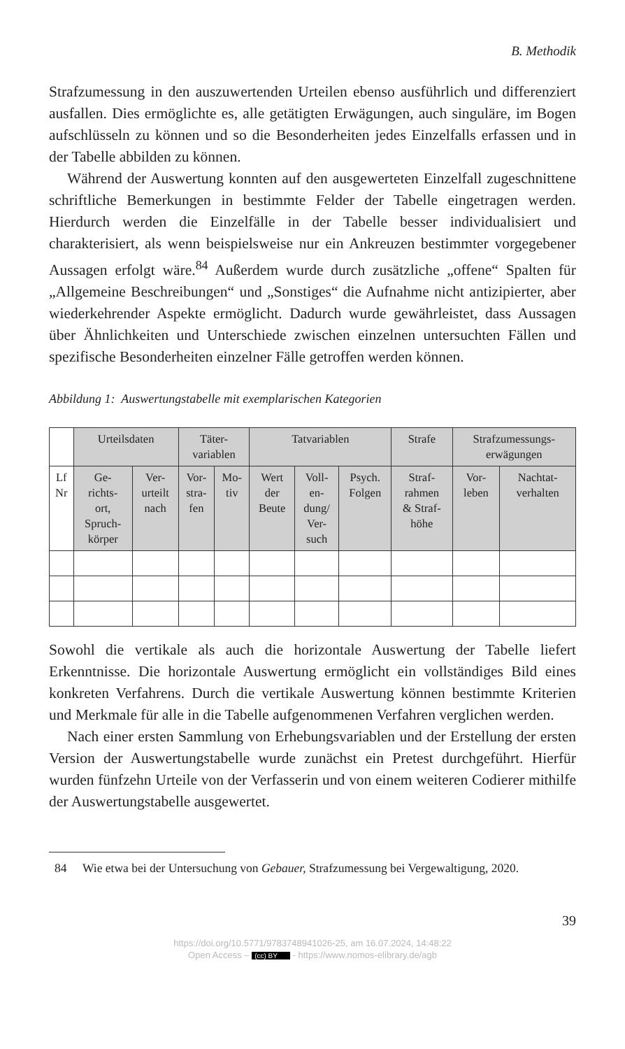B. Methodik
Strafzumessung in den auszuwertenden Urteilen ebenso ausführlich und differenziert ausfallen. Dies ermöglichte es, alle getätigten Erwägungen, auch singuläre, im Bogen aufschlüsseln zu können und so die Besonderheiten jedes Einzelfalls erfassen und in der Tabelle abbilden zu können.
Während der Auswertung konnten auf den ausgewerteten Einzelfall zugeschnittene schriftliche Bemerkungen in bestimmte Felder der Tabelle eingetragen werden. Hierdurch werden die Einzelfälle in der Tabelle besser individualisiert und charakterisiert, als wenn beispielsweise nur ein Ankreuzen bestimmter vorgegebener Aussagen erfolgt wäre.<sup>84</sup> Außerdem wurde durch zusätzliche „offene“ Spalten für „Allgemeine Beschreibungen“ und „Sonstiges“ die Aufnahme nicht antizipierter, aber wiederkehrender Aspekte ermöglicht. Dadurch wurde gewährleistet, dass Aussagen über Ähnlichkeiten und Unterschiede zwischen einzelnen untersuchten Fällen und spezifische Besonderheiten einzelner Fälle getroffen werden können.
Abbildung 1: Auswertungstabelle mit exemplarischen Kategorien
| | Urteilsdaten | | Täter- variablen | | Tatvariablen | | | Strafe | Strafzumessungs- erwägungen | |
| --- | --- | --- | --- | --- | --- | --- | --- | --- | --- | --- |
| Lf Nr | Ge- richts- ort, Spruch- körper | Ver- urteilt nach | Vor- stra- fen | Mo- tiv | Wert der Beute | Voll- en- dung/ Ver- such | Psych. Folgen | Straf- rahmen & Straf- höhe | Vor- leben | Nachtat- verhalten |
Sowohl die vertikale als auch die horizontale Auswertung der Tabelle liefert Erkenntnisse. Die horizontale Auswertung ermöglicht ein vollständiges Bild eines konkreten Verfahrens. Durch die vertikale Auswertung können bestimmte Kriterien und Merkmale für alle in die Tabelle aufgenommenen Verfahren verglichen werden.
Nach einer ersten Sammlung von Erhebungsvariablen und der Erstellung der ersten Version der Auswertungstabelle wurde zunächst ein Pretest durchgeführt. Hierfür wurden fünfzehn Urteile von der Verfasserin und von einem weiteren Codierer mithilfe der Auswertungstabelle ausgewertet.
84 Wie etwa bei der Untersuchung von Gebauer, Strafzumessung bei Vergewaltigung, 2020.
39
https://doi.org/10.5771/9783748941026-25, am 16.07.2024, 14:48:22
Open Access – (cc) BY - https://www.nomos-elibrary.de/agb